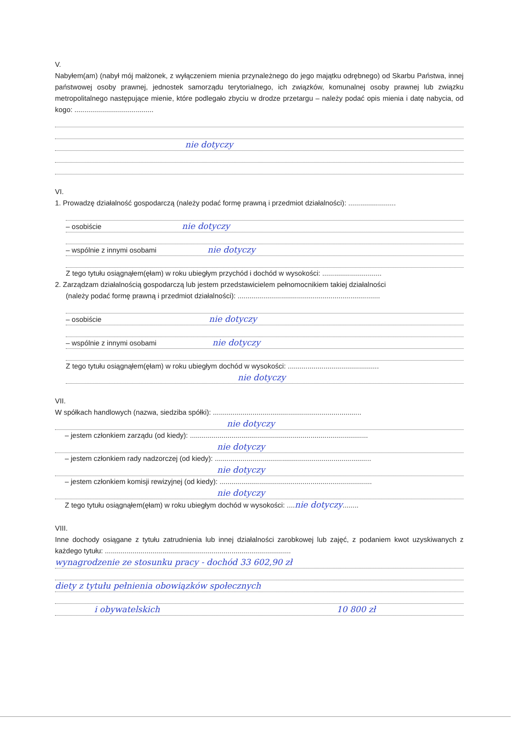V.
Nabyłem(am) (nabył mój małżonek, z wyłączeniem mienia przynależnego do jego majątku odrębnego) od Skarbu Państwa, innej państwowej osoby prawnej, jednostek samorządu terytorialnego, ich związków, komunalnej osoby prawnej lub związku metropolitalnego następujące mienie, które podlegało zbyciu w drodze przetargu – należy podać opis mienia i datę nabycia, od kogo: ........................................
nie dotyczy
VI.
1. Prowadzę działalność gospodarczą (należy podać formę prawną i przedmiot działalności): ........................
– osobiście nie dotyczy
– wspólnie z innymi osobami nie dotyczy
Z tego tytułu osiągnąłem(ęłam) w roku ubiegłym przychód i dochód w wysokości: ..............................
2. Zarządzam działalnością gospodarczą lub jestem przedstawicielem pełnomocnikiem takiej działalności
(należy podać formę prawną i przedmiot działalności): ........................................................................
– osobiście nie dotyczy
– wspólnie z innymi osobami nie dotyczy
Z tego tytułu osiągnąłem(ęłam) w roku ubiegłym dochód w wysokości: ..............................................
nie dotyczy
VII.
W spółkach handlowych (nazwa, siedziba spółki): ...........................................................................
nie dotyczy
– jestem członkiem zarządu (od kiedy): ..........................................................................................
nie dotyczy
– jestem członkiem rady nadzorczej (od kiedy): ...............................................................................
nie dotyczy
– jestem członkiem komisji rewizyjnej (od kiedy): .............................................................................
nie dotyczy
Z tego tytułu osiągnąłem(ęłam) w roku ubiegłym dochód w wysokości: ....nie dotyczy........
VIII.
Inne dochody osiągane z tytułu zatrudnienia lub innej działalności zarobkowej lub zajęć, z podaniem kwot uzyskiwanych z każdego tytułu: ..............................................................................................
wynagrodzenie ze stosunku pracy - dochód 33 602,90 zł
diety z tytułu pełnienia obowiązków społecznych
i obywatelskich 10 800 zł